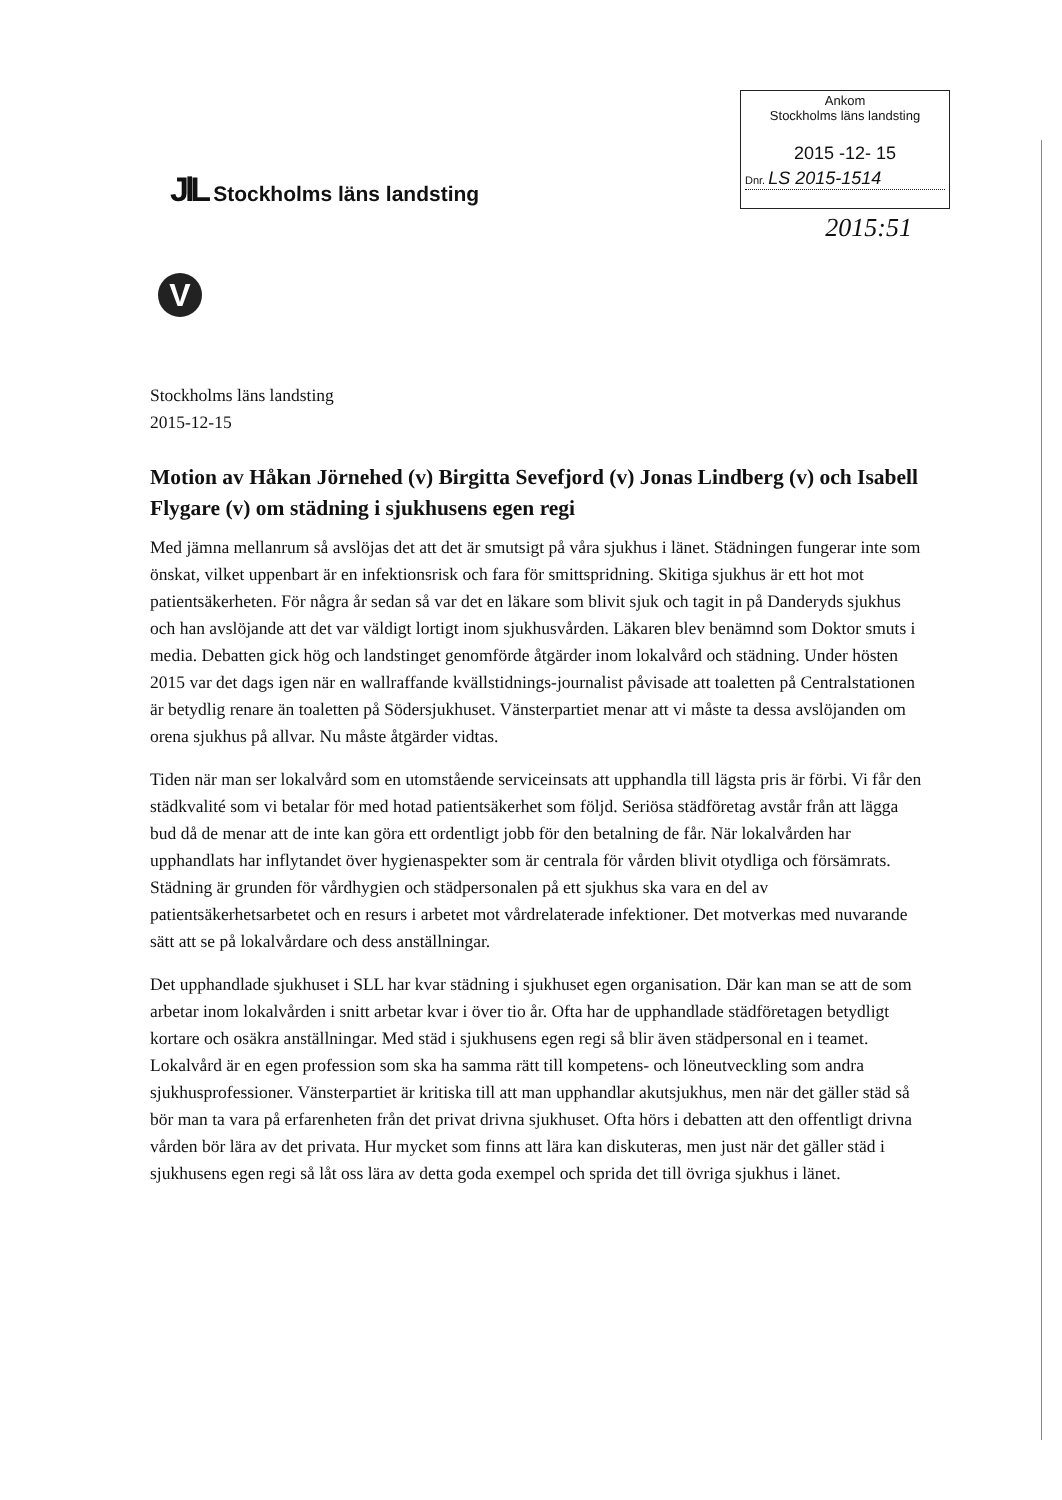JlL Stockholms läns landsting
Ankom
Stockholms läns landsting
2015 -12- 15
Dnr. LS 2015-1514
2015:51
V
Stockholms läns landsting
2015-12-15
Motion av Håkan Jörnehed (v) Birgitta Sevefjord (v) Jonas Lindberg (v) och Isabell Flygare (v) om städning i sjukhusens egen regi
Med jämna mellanrum så avslöjas det att det är smutsigt på våra sjukhus i länet. Städningen fungerar inte som önskat, vilket uppenbart är en infektionsrisk och fara för smittspridning. Skitiga sjukhus är ett hot mot patientsäkerheten. För några år sedan så var det en läkare som blivit sjuk och tagit in på Danderyds sjukhus och han avslöjande att det var väldigt lortigt inom sjukhusvården. Läkaren blev benämnd som Doktor smuts i media. Debatten gick hög och landstinget genomförde åtgärder inom lokalvård och städning. Under hösten 2015 var det dags igen när en wallraffande kvällstidnings-journalist påvisade att toaletten på Centralstationen är betydlig renare än toaletten på Södersjukhuset. Vänsterpartiet menar att vi måste ta dessa avslöjanden om orena sjukhus på allvar. Nu måste åtgärder vidtas.
Tiden när man ser lokalvård som en utomstående serviceinsats att upphandla till lägsta pris är förbi. Vi får den städkvalité som vi betalar för med hotad patientsäkerhet som följd. Seriösa städföretag avstår från att lägga bud då de menar att de inte kan göra ett ordentligt jobb för den betalning de får. När lokalvården har upphandlats har inflytandet över hygienaspekter som är centrala för vården blivit otydliga och försämrats. Städning är grunden för vårdhygien och städpersonalen på ett sjukhus ska vara en del av patientsäkerhetsarbetet och en resurs i arbetet mot vårdrelaterade infektioner. Det motverkas med nuvarande sätt att se på lokalvårdare och dess anställningar.
Det upphandlade sjukhuset i SLL har kvar städning i sjukhuset egen organisation. Där kan man se att de som arbetar inom lokalvården i snitt arbetar kvar i över tio år. Ofta har de upphandlade städföretagen betydligt kortare och osäkra anställningar. Med städ i sjukhusens egen regi så blir även städpersonal en i teamet. Lokalvård är en egen profession som ska ha samma rätt till kompetens- och löneutveckling som andra sjukhusprofessioner. Vänsterpartiet är kritiska till att man upphandlar akutsjukhus, men när det gäller städ så bör man ta vara på erfarenheten från det privat drivna sjukhuset. Ofta hörs i debatten att den offentligt drivna vården bör lära av det privata. Hur mycket som finns att lära kan diskuteras, men just när det gäller städ i sjukhusens egen regi så låt oss lära av detta goda exempel och sprida det till övriga sjukhus i länet.